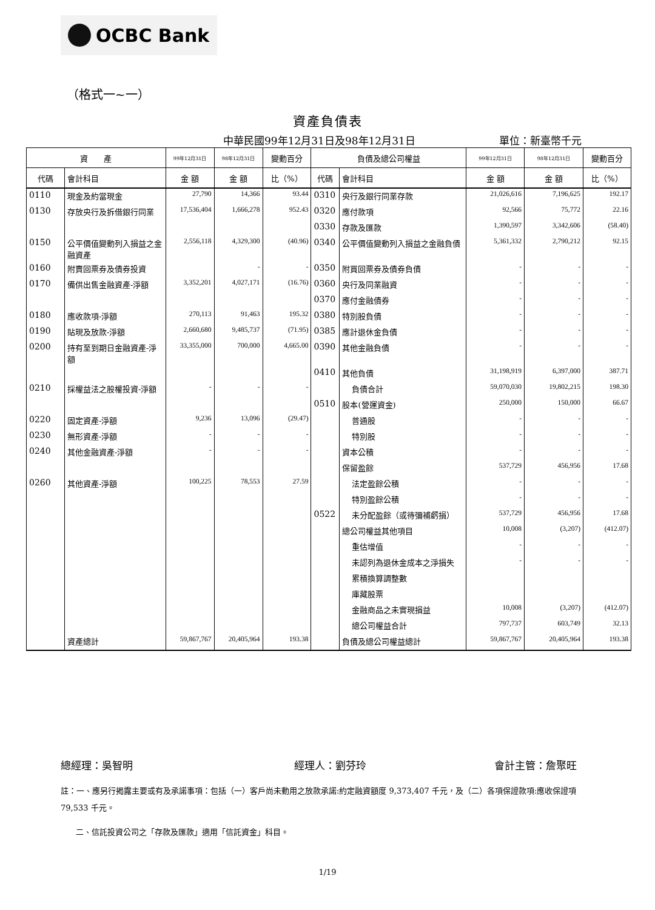OCBC Bank
（格式一~一）
資產負債表
中華民國99年12月31日及98年12月31日
單位：新臺幣千元
| 資 產 | | 99年12月31日 | 98年12月31日 | 變動百分 | 負債及總公司權益 | | 99年12月31日 | 98年12月31日 | 變動百分 |
| --- | --- | --- | --- | --- | --- | --- | --- | --- | --- |
| 代碼 | 會計科目 | 金 額 | 金 額 | 比（%） | 代碼 | 會計科目 | 金 額 | 金 額 | 比（%） |
| 0110 | 現金及約當現金 | 27,790 | 14,366 | 93.44 | 0310 | 央行及銀行同業存款 | 21,026,616 | 7,196,625 | 192.17 |
| 0130 | 存放央行及拆借銀行同業 | 17,536,404 | 1,666,278 | 952.43 | 0320 | 應付款項 | 92,566 | 75,772 | 22.16 |
| | | | | | 0330 | 存款及匯款 | 1,390,597 | 3,342,606 | (58.40) |
| 0150 | 公平價值變動列入損益之金融資產 | 2,556,118 | 4,329,300 | (40.96) | 0340 | 公平價值變動列入損益之金融負債 | 5,361,332 | 2,790,212 | 92.15 |
| 0160 | 附賣回票券及債券投資 | | - | - | 0350 | 附買回票券及債券負債 | - | - | - |
| 0170 | 備供出售金融資產-淨額 | 3,352,201 | 4,027,171 | (16.76) | 0360 | 央行及同業融資 | - | - | - |
| | | | | | 0370 | 應付金融債券 | - | - | - |
| 0180 | 應收款項-淨額 | 270,113 | 91,463 | 195.32 | 0380 | 特別股負債 | - | - | - |
| 0190 | 貼現及放款-淨額 | 2,660,680 | 9,485,737 | (71.95) | 0385 | 應計退休金負債 | - | - | - |
| 0200 | 持有至到期日金融資產-淨額 | 33,355,000 | 700,000 | 4,665.00 | 0390 | 其他金融負債 | - | - | - |
| | | | | | 0410 | 其他負債 | 31,198,919 | 6,397,000 | 387.71 |
| 0210 | 採權益法之股權投資-淨額 | - | - | - | | 負債合計 | 59,070,030 | 19,802,215 | 198.30 |
| | | | | | 0510 | 股本(營運資金) | 250,000 | 150,000 | 66.67 |
| 0220 | 固定資產-淨額 | 9,236 | 13,096 | (29.47) | | 普通股 | - | - | - |
| 0230 | 無形資產-淨額 | - | - | - | | 特別股 | - | - | - |
| 0240 | 其他金融資產-淨額 | - | - | - | | 資本公積 | - | - | - |
| | | | | | | 保留盈餘 | 537,729 | 456,956 | 17.68 |
| 0260 | 其他資產-淨額 | 100,225 | 78,553 | 27.59 | | 法定盈餘公積 | - | - | - |
| | | | | | | 特別盈餘公積 | - | - | - |
| | | | | | 0522 | 未分配盈餘（或待彌補虧損） | 537,729 | 456,956 | 17.68 |
| | | | | | | 總公司權益其他項目 | 10,008 | (3,207) | (412.07) |
| | | | | | | 重估增值 | - | - | - |
| | | | | | | 未認列為退休金成本之淨損失 | - | - | - |
| | | | | | | 累積換算調整數 | | | |
| | | | | | | 庫藏股票 | | | |
| | | | | | | 金融商品之未實現損益 | 10,008 | (3,207) | (412.07) |
| | | | | | | 總公司權益合計 | 797,737 | 603,749 | 32.13 |
| | 資產總計 | 59,867,767 | 20,405,964 | 193.38 | | 負債及總公司權益總計 | 59,867,767 | 20,405,964 | 193.38 |
總經理：吳智明 經理人：劉芬玲 會計主管：詹聚旺
註：一、應另行揭露主要或有及承諾事項：包括（一）客戶尚未動用之放款承諾:約定融資額度 9,373,407 千元，及（二）各項保證款項:應收保證項 79,533 千元。
二、信託投資公司之「存款及匯款」適用「信託資金」科目。
1/19